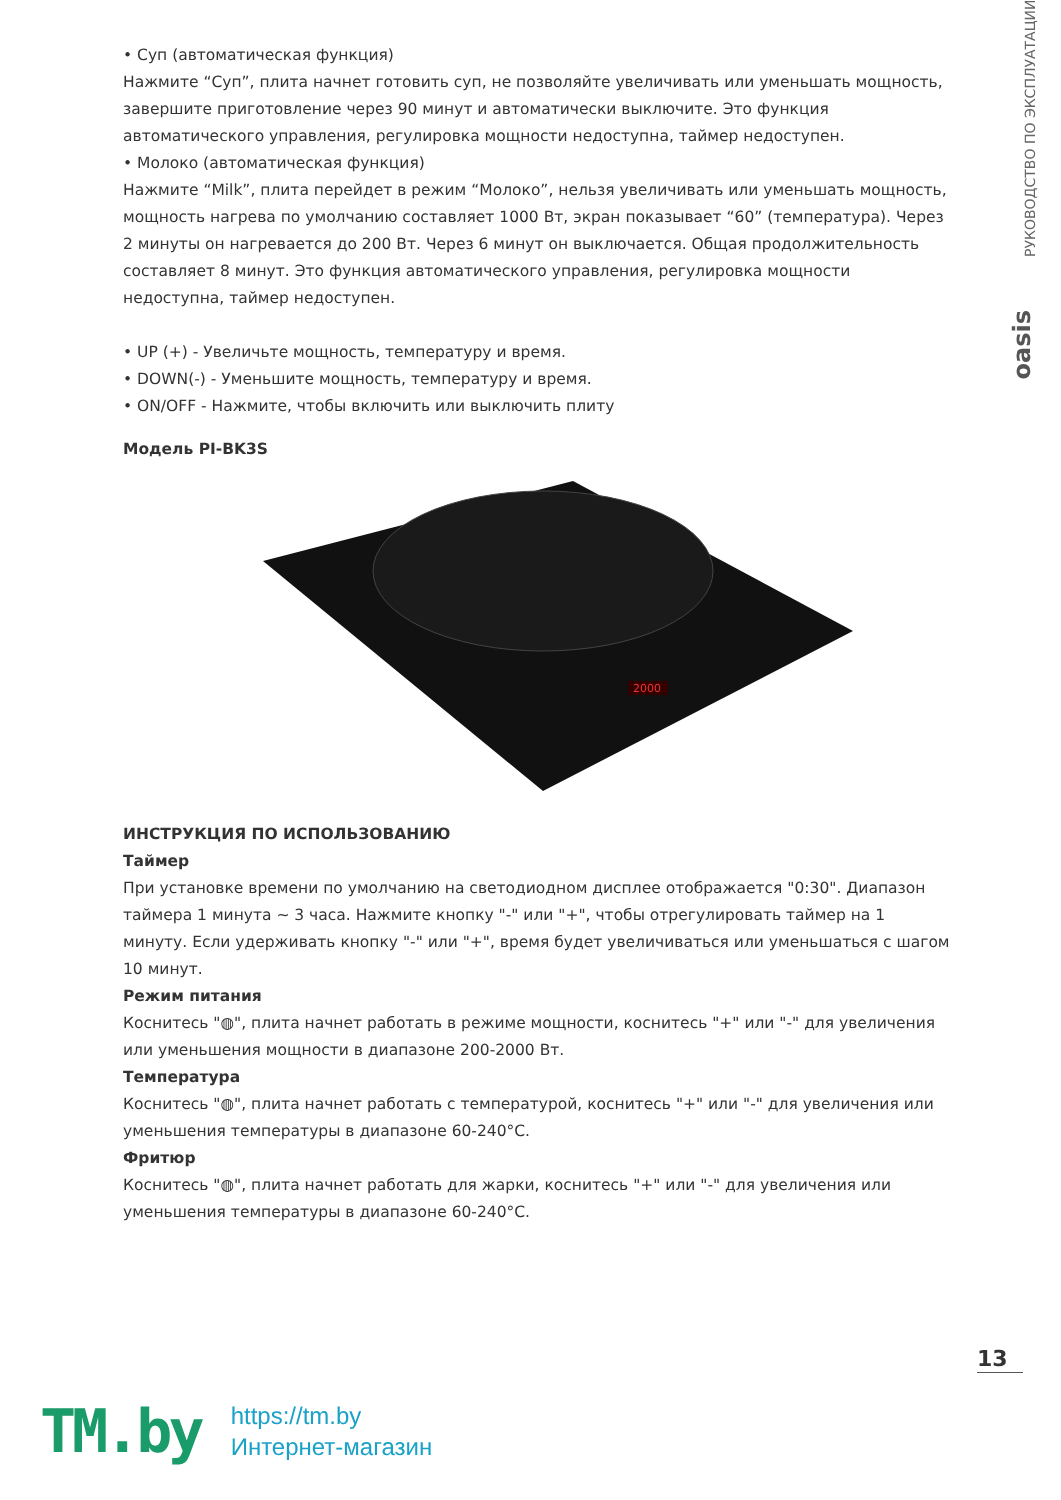РУКОВОДСТВО ПО ЭКСПЛУАТАЦИИ
oasis
• Суп (автоматическая функция)
Нажмите “Суп”, плита начнет готовить суп, не позволяйте увеличивать или уменьшать мощность, завершите приготовление через 90 минут и автоматически выключите. Это функция автоматического управления, регулировка мощности недоступна, таймер недоступен.
• Молоко (автоматическая функция)
Нажмите “Milk”, плита перейдет в режим “Молоко”, нельзя увеличивать или уменьшать мощность, мощность нагрева по умолчанию составляет 1000 Вт, экран показывает “60” (температура). Через 2 минуты он нагревается до 200 Вт. Через 6 минут он выключается. Общая продолжительность составляет 8 минут. Это функция автоматического управления, регулировка мощности недоступна, таймер недоступен.
• UP (+) - Увеличьте мощность, температуру и время.
• DOWN(-) - Уменьшите мощность, температуру и время.
• ON/OFF - Нажмите, чтобы включить или выключить плиту
Модель PI-BK3S
2000
ИНСТРУКЦИЯ ПО ИСПОЛЬЗОВАНИЮ
Таймер
При установке времени по умолчанию на светодиодном дисплее отображается "0:30". Диапазон таймера 1 минута ~ 3 часа. Нажмите кнопку "-" или "+", чтобы отрегулировать таймер на 1 минуту. Если удерживать кнопку "-" или "+", время будет увеличиваться или уменьшаться с шагом 10 минут.
Режим питания
Коснитесь "◍", плита начнет работать в режиме мощности, коснитесь "+" или "-" для увеличения или уменьшения мощности в диапазоне 200-2000 Вт.
Температура
Коснитесь "◍", плита начнет работать с температурой, коснитесь "+" или "-" для увеличения или уменьшения температуры в диапазоне 60-240°C.
Фритюр
Коснитесь "◍", плита начнет работать для жарки, коснитесь "+" или "-" для увеличения или уменьшения температуры в диапазоне 60-240°C.
13
TM.by
https://tm.by
Интернет-магазин